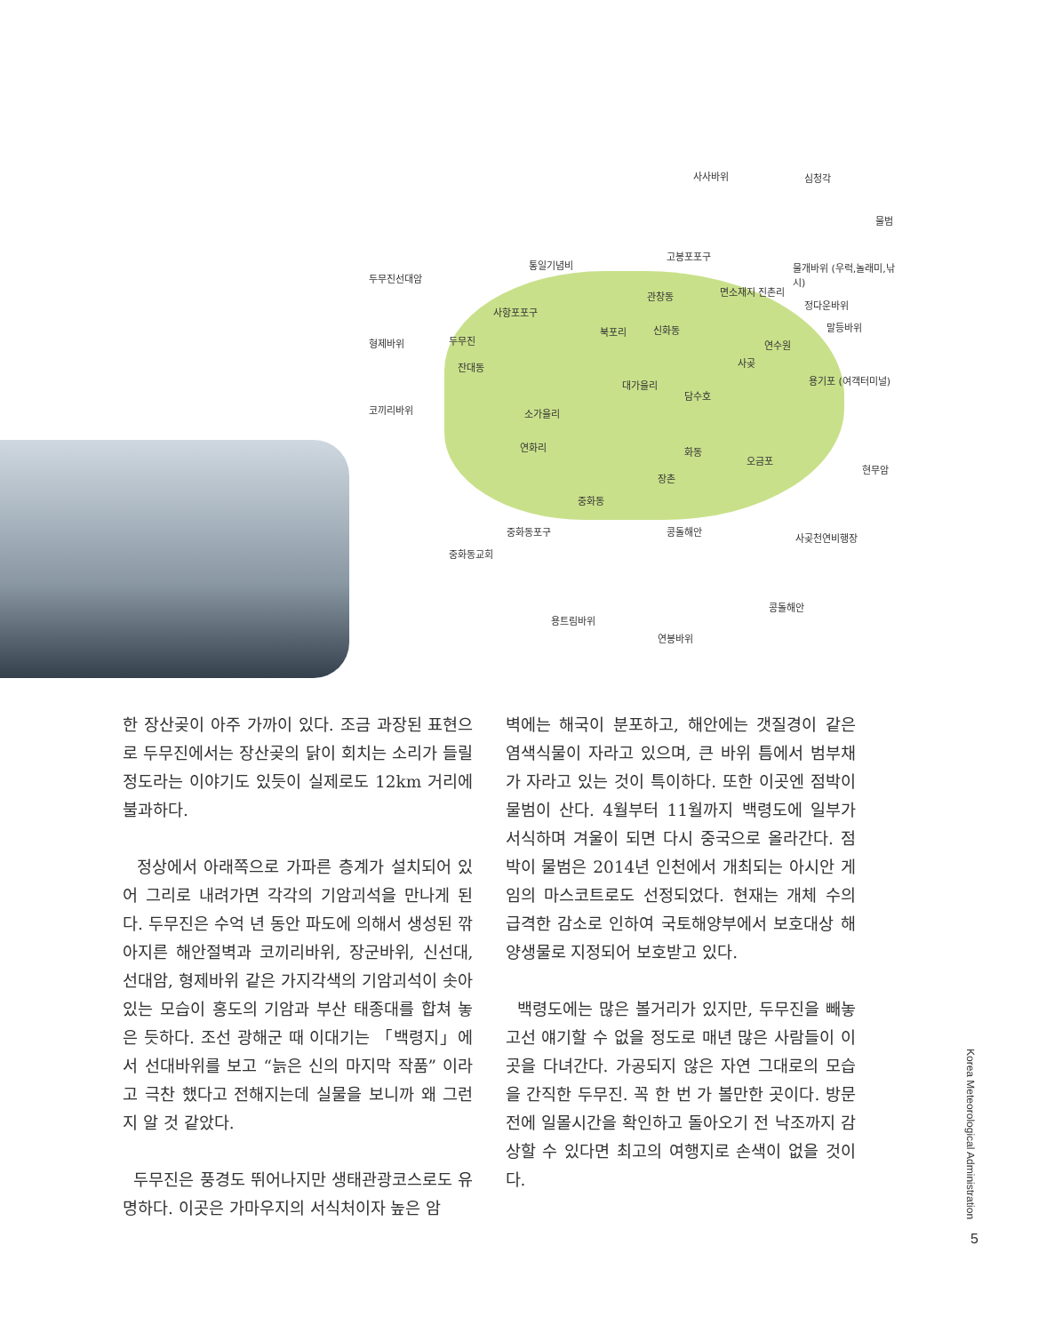사사바위 심청각
물범
고봉포포구
통일기념비
두무진선대암
물개바위 (우럭,놀래미,낚시)
관창동 면소재지 진촌리
정다운바위
사항포포구
말등바위
형제바위 두무진
북포리 신화동
연수원
사곶 잔대동
대가을리 용기포 (여객터미널)
담수호
코끼리바위 소가을리
연화리 화동
오금포
현무암
장촌
중화동
중화동포구 콩돌해안
사곶천연비행장
중화동교회
콩돌해안
용트림바위
연봉바위
한 장산곶이 아주 가까이 있다. 조금 과장된 표현으로 두무진에서는 장산곶의 닭이 회치는 소리가 들릴 정도라는 이야기도 있듯이 실제로도 12km 거리에 불과하다.
정상에서 아래쪽으로 가파른 층계가 설치되어 있어 그리로 내려가면 각각의 기암괴석을 만나게 된다. 두무진은 수억 년 동안 파도에 의해서 생성된 깎아지른 해안절벽과 코끼리바위, 장군바위, 신선대, 선대암, 형제바위 같은 가지각색의 기암괴석이 솟아 있는 모습이 홍도의 기암과 부산 태종대를 합쳐 놓은 듯하다. 조선 광해군 때 이대기는 「백령지」에서 선대바위를 보고 “늙은 신의 마지막 작품” 이라고 극찬 했다고 전해지는데 실물을 보니까 왜 그런지 알 것 같았다.
두무진은 풍경도 뛰어나지만 생태관광코스로도 유명하다. 이곳은 가마우지의 서식처이자 높은 암
벽에는 해국이 분포하고, 해안에는 갯질경이 같은 염색식물이 자라고 있으며, 큰 바위 틈에서 범부채가 자라고 있는 것이 특이하다. 또한 이곳엔 점박이 물범이 산다. 4월부터 11월까지 백령도에 일부가 서식하며 겨울이 되면 다시 중국으로 올라간다. 점박이 물범은 2014년 인천에서 개최되는 아시안 게임의 마스코트로도 선정되었다. 현재는 개체 수의 급격한 감소로 인하여 국토해양부에서 보호대상 해양생물로 지정되어 보호받고 있다.
백령도에는 많은 볼거리가 있지만, 두무진을 빼놓고선 얘기할 수 없을 정도로 매년 많은 사람들이 이곳을 다녀간다. 가공되지 않은 자연 그대로의 모습을 간직한 두무진. 꼭 한 번 가 볼만한 곳이다. 방문 전에 일몰시간을 확인하고 돌아오기 전 낙조까지 감상할 수 있다면 최고의 여행지로 손색이 없을 것이다.
Korea Meteorological Administration
5